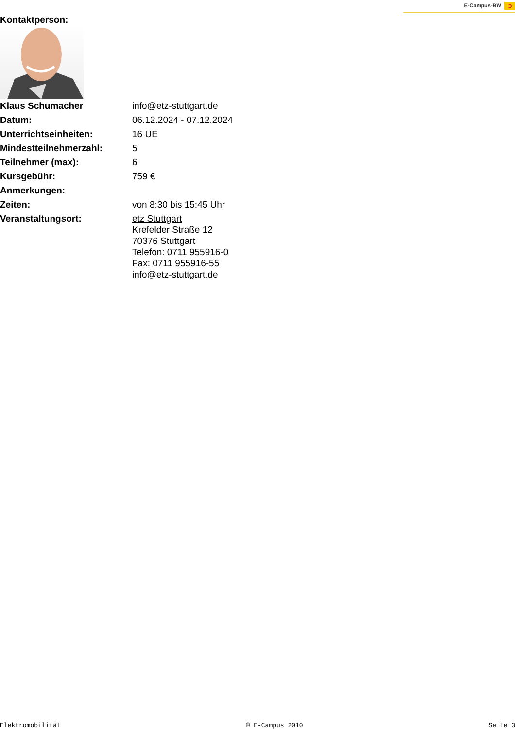E-Campus-BW ➲
Kontaktperson:
| Klaus Schumacher | info@etz-stuttgart.de |
| Datum: | 06.12.2024 - 07.12.2024 |
| Unterrichtseinheiten: | 16 UE |
| Mindestteilnehmerzahl: | 5 |
| Teilnehmer (max): | 6 |
| Kursgebühr: | 759 € |
| Anmerkungen: | |
| Zeiten: | von 8:30 bis 15:45 Uhr |
| Veranstaltungsort: | etz Stuttgart Krefelder Straße 12 70376 Stuttgart Telefon: 0711 955916-0 Fax: 0711 955916-55 info@etz-stuttgart.de |
Elektromobilität © E-Campus 2010 Seite 3